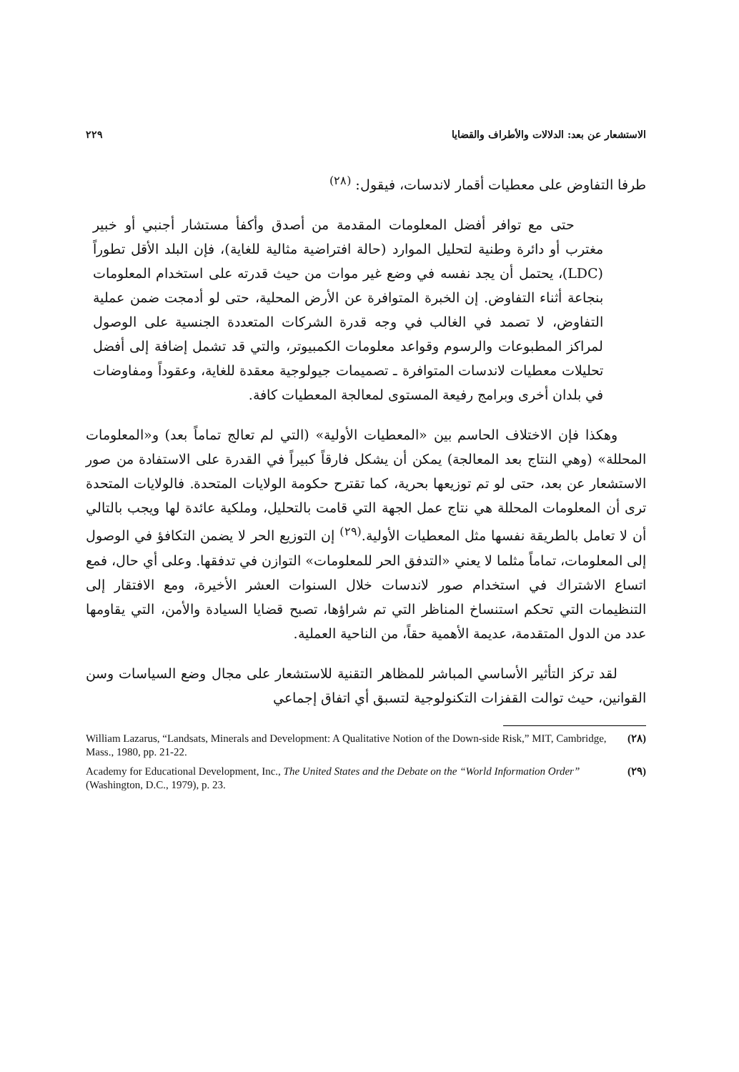الاستشعار عن بعد: الدلالات والأطراف والقضايا ٢٢٩
طرفا التفاوض على معطيات أقمار لاندسات، فيقول: <sup>(٢٨)</sup>
حتى مع توافر أفضل المعلومات المقدمة من أصدق وأكفأ مستشار أجنبي أو خبير مغترب أو دائرة وطنية لتحليل الموارد (حالة افتراضية مثالية للغاية)، فإن البلد الأقل تطوراً (LDC)، يحتمل أن يجد نفسه في وضع غير موات من حيث قدرته على استخدام المعلومات بنجاعة أثناء التفاوض. إن الخبرة المتوافرة عن الأرض المحلية، حتى لو أدمجت ضمن عملية التفاوض، لا تصمد في الغالب في وجه قدرة الشركات المتعددة الجنسية على الوصول لمراكز المطبوعات والرسوم وقواعد معلومات الكمبيوتر، والتي قد تشمل إضافة إلى أفضل تحليلات معطيات لاندسات المتوافرة ـ تصميمات جيولوجية معقدة للغاية، وعقوداً ومفاوضات في بلدان أخرى وبرامج رفيعة المستوى لمعالجة المعطيات كافة.
وهكذا فإن الاختلاف الحاسم بين «المعطيات الأولية» (التي لم تعالج تماماً بعد) و«المعلومات المحللة» (وهي النتاج بعد المعالجة) يمكن أن يشكل فارقاً كبيراً في القدرة على الاستفادة من صور الاستشعار عن بعد، حتى لو تم توزيعها بحرية، كما تقترح حكومة الولايات المتحدة. فالولايات المتحدة ترى أن المعلومات المحللة هي نتاج عمل الجهة التي قامت بالتحليل، وملكية عائدة لها ويجب بالتالي أن لا تعامل بالطريقة نفسها مثل المعطيات الأولية.<sup>(٢٩)</sup> إن التوزيع الحر لا يضمن التكافؤ في الوصول إلى المعلومات، تماماً مثلما لا يعني «التدفق الحر للمعلومات» التوازن في تدفقها. وعلى أي حال، فمع اتساع الاشتراك في استخدام صور لاندسات خلال السنوات العشر الأخيرة، ومع الافتقار إلى التنظيمات التي تحكم استنساخ المناظر التي تم شراؤها، تصبح قضايا السيادة والأمن، التي يقاومها عدد من الدول المتقدمة، عديمة الأهمية حقاً، من الناحية العملية.
لقد تركز التأثير الأساسي المباشر للمظاهر التقنية للاستشعار على مجال وضع السياسات وسن القوانين، حيث توالت القفزات التكنولوجية لتسبق أي اتفاق إجماعي
William Lazarus, “Landsats, Minerals and Development: A Qualitative Notion of the Down-side Risk,” MIT, Cambridge, Mass., 1980, pp. 21-22. (٢٨)
Academy for Educational Development, Inc., The United States and the Debate on the “World Information Order” (Washington, D.C., 1979), p. 23. (٢٩)